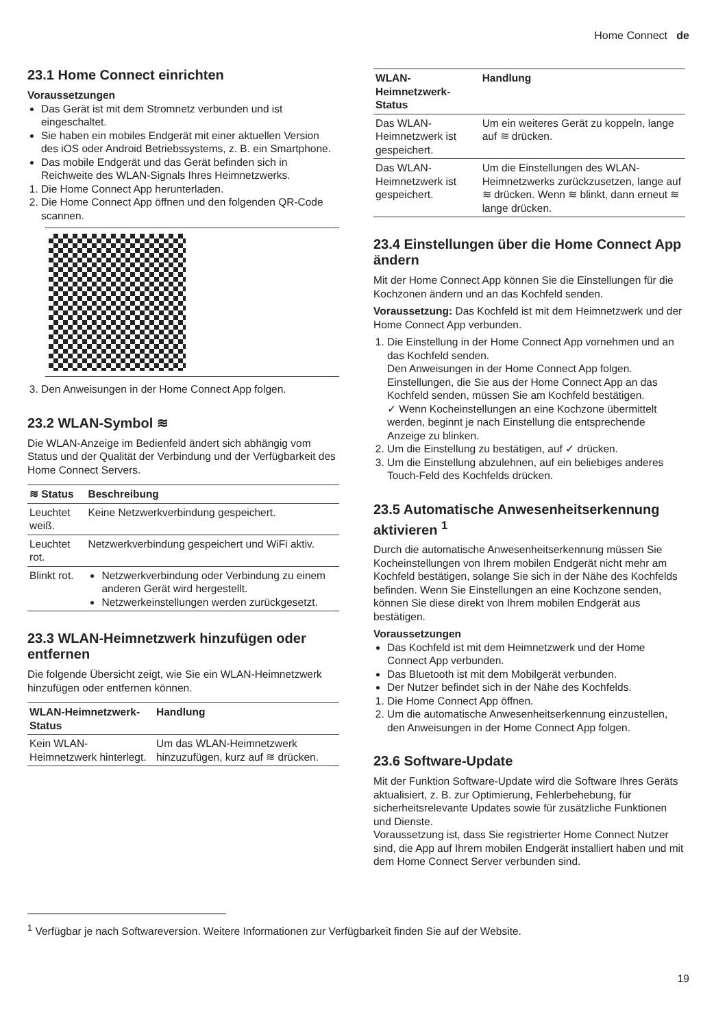Home Connect de
23.1 Home Connect einrichten
Voraussetzungen
Das Gerät ist mit dem Stromnetz verbunden und ist eingeschaltet.
Sie haben ein mobiles Endgerät mit einer aktuellen Version des iOS oder Android Betriebssystems, z. B. ein Smartphone.
Das mobile Endgerät und das Gerät befinden sich in Reichweite des WLAN-Signals Ihres Heimnetzwerks.
1. Die Home Connect App herunterladen.
2. Die Home Connect App öffnen und den folgenden QR-Code scannen.
3. Den Anweisungen in der Home Connect App folgen.
23.2 WLAN-Symbol ≋
Die WLAN-Anzeige im Bedienfeld ändert sich abhängig vom Status und der Qualität der Verbindung und der Verfügbarkeit des Home Connect Servers.
| ≋ Status | Beschreibung |
| --- | --- |
| Leuchtet weiß. | Keine Netzwerkverbindung gespeichert. |
| Leuchtet rot. | Netzwerkverbindung gespeichert und WiFi aktiv. |
| Blinkt rot. | Netzwerkverbindung oder Verbindung zu einem anderen Gerät wird hergestellt. Netzwerkeinstellungen werden zurückgesetzt. |
23.3 WLAN-Heimnetzwerk hinzufügen oder entfernen
Die folgende Übersicht zeigt, wie Sie ein WLAN-Heimnetzwerk hinzufügen oder entfernen können.
| WLAN-Heimnetzwerk-Status | Handlung |
| --- | --- |
| Kein WLAN-Heimnetzwerk hinterlegt. | Um das WLAN-Heimnetzwerk hinzuzufügen, kurz auf ≋ drücken. |
| WLAN-Heimnetzwerk-Status | Handlung |
| --- | --- |
| Das WLAN-Heimnetzwerk ist gespeichert. | Um ein weiteres Gerät zu koppeln, lange auf ≋ drücken. |
| Das WLAN-Heimnetzwerk ist gespeichert. | Um die Einstellungen des WLAN-Heimnetzwerks zurückzusetzen, lange auf ≋ drücken. Wenn ≋ blinkt, dann erneut ≋ lange drücken. |
23.4 Einstellungen über die Home Connect App ändern
Mit der Home Connect App können Sie die Einstellungen für die Kochzonen ändern und an das Kochfeld senden.
Voraussetzung: Das Kochfeld ist mit dem Heimnetzwerk und der Home Connect App verbunden.
1. Die Einstellung in der Home Connect App vornehmen und an das Kochfeld senden.
Den Anweisungen in der Home Connect App folgen. Einstellungen, die Sie aus der Home Connect App an das Kochfeld senden, müssen Sie am Kochfeld bestätigen.
✓ Wenn Kocheinstellungen an eine Kochzone übermittelt werden, beginnt je nach Einstellung die entsprechende Anzeige zu blinken.
2. Um die Einstellung zu bestätigen, auf ✓ drücken.
3. Um die Einstellung abzulehnen, auf ein beliebiges anderes Touch-Feld des Kochfelds drücken.
23.5 Automatische Anwesenheitserkennung aktivieren <sup>1</sup>
Durch die automatische Anwesenheitserkennung müssen Sie Kocheinstellungen von Ihrem mobilen Endgerät nicht mehr am Kochfeld bestätigen, solange Sie sich in der Nähe des Kochfelds befinden. Wenn Sie Einstellungen an eine Kochzone senden, können Sie diese direkt von Ihrem mobilen Endgerät aus bestätigen.
Voraussetzungen
Das Kochfeld ist mit dem Heimnetzwerk und der Home Connect App verbunden.
Das Bluetooth ist mit dem Mobilgerät verbunden.
Der Nutzer befindet sich in der Nähe des Kochfelds.
1. Die Home Connect App öffnen.
2. Um die automatische Anwesenheitserkennung einzustellen, den Anweisungen in der Home Connect App folgen.
23.6 Software-Update
Mit der Funktion Software-Update wird die Software Ihres Geräts aktualisiert, z. B. zur Optimierung, Fehlerbehebung, für sicherheitsrelevante Updates sowie für zusätzliche Funktionen und Dienste.
Voraussetzung ist, dass Sie registrierter Home Connect Nutzer sind, die App auf Ihrem mobilen Endgerät installiert haben und mit dem Home Connect Server verbunden sind.
<sup>1</sup> Verfügbar je nach Softwareversion. Weitere Informationen zur Verfügbarkeit finden Sie auf der Website.
19